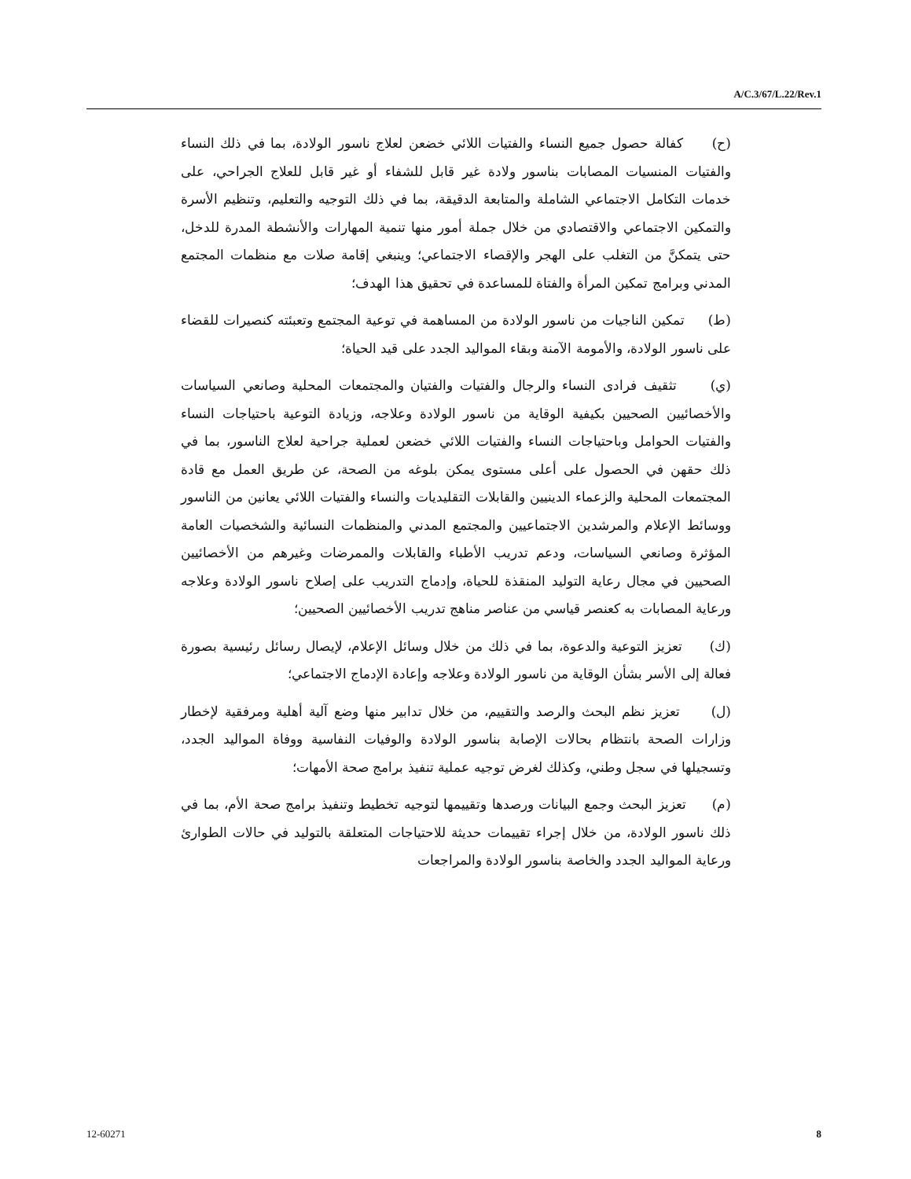A/C.3/67/L.22/Rev.1
(ح) كفالة حصول جميع النساء والفتيات اللائي خضعن لعلاج ناسور الولادة، بما في ذلك النساء والفتيات المنسيات المصابات بناسور ولادة غير قابل للشفاء أو غير قابل للعلاج الجراحي، على خدمات التكامل الاجتماعي الشاملة والمتابعة الدقيقة، بما في ذلك التوجيه والتعليم، وتنظيم الأسرة والتمكين الاجتماعي والاقتصادي من خلال جملة أمور منها تنمية المهارات والأنشطة المدرة للدخل، حتى يتمكنَّ من التغلب على الهجر والإقصاء الاجتماعي؛ وينبغي إقامة صلات مع منظمات المجتمع المدني وبرامج تمكين المرأة والفتاة للمساعدة في تحقيق هذا الهدف؛
(ط) تمكين الناجيات من ناسور الولادة من المساهمة في توعية المجتمع وتعبئته كنصيرات للقضاء على ناسور الولادة، والأمومة الآمنة وبقاء المواليد الجدد على قيد الحياة؛
(ي) تثقيف فرادى النساء والرجال والفتيات والفتيان والمجتمعات المحلية وصانعي السياسات والأخصائيين الصحيين بكيفية الوقاية من ناسور الولادة وعلاجه، وزيادة التوعية باحتياجات النساء والفتيات الحوامل وباحتياجات النساء والفتيات اللائي خضعن لعملية جراحية لعلاج الناسور، بما في ذلك حقهن في الحصول على أعلى مستوى يمكن بلوغه من الصحة، عن طريق العمل مع قادة المجتمعات المحلية والزعماء الدينيين والقابلات التقليديات والنساء والفتيات اللائي يعانين من الناسور ووسائط الإعلام والمرشدين الاجتماعيين والمجتمع المدني والمنظمات النسائية والشخصيات العامة المؤثرة وصانعي السياسات، ودعم تدريب الأطباء والقابلات والممرضات وغيرهم من الأخصائيين الصحيين في مجال رعاية التوليد المنقذة للحياة، وإدماج التدريب على إصلاح ناسور الولادة وعلاجه ورعاية المصابات به كعنصر قياسي من عناصر مناهج تدريب الأخصائيين الصحيين؛
(ك) تعزيز التوعية والدعوة، بما في ذلك من خلال وسائل الإعلام، لإيصال رسائل رئيسية بصورة فعالة إلى الأسر بشأن الوقاية من ناسور الولادة وعلاجه وإعادة الإدماج الاجتماعي؛
(ل) تعزيز نظم البحث والرصد والتقييم، من خلال تدابير منها وضع آلية أهلية ومرفقية لإخطار وزارات الصحة بانتظام بحالات الإصابة بناسور الولادة والوفيات النفاسية ووفاة المواليد الجدد، وتسجيلها في سجل وطني، وكذلك لغرض توجيه عملية تنفيذ برامج صحة الأمهات؛
(م) تعزيز البحث وجمع البيانات ورصدها وتقييمها لتوجيه تخطيط وتنفيذ برامج صحة الأم، بما في ذلك ناسور الولادة، من خلال إجراء تقييمات حديثة للاحتياجات المتعلقة بالتوليد في حالات الطوارئ ورعاية المواليد الجدد والخاصة بناسور الولادة والمراجعات
12-60271 8